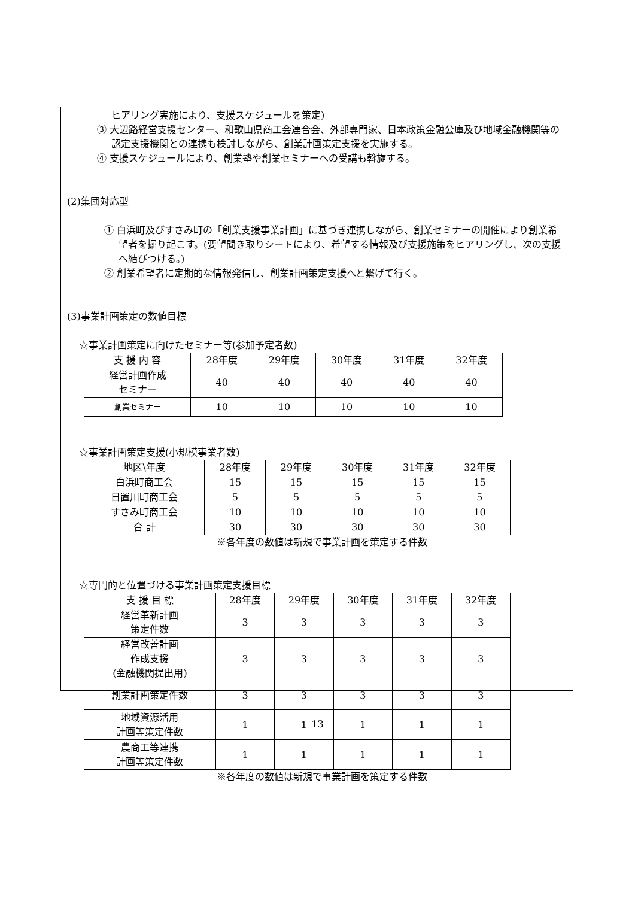ヒアリング実施により、支援スケジュールを策定)
③ 大辺路経営支援センター、和歌山県商工会連合会、外部専門家、日本政策金融公庫及び地域金融機関等の認定支援機関との連携も検討しながら、創業計画策定支援を実施する。
④ 支援スケジュールにより、創業塾や創業セミナーへの受講も斡旋する。
(2)集団対応型
① 白浜町及びすさみ町の「創業支援事業計画」に基づき連携しながら、創業セミナーの開催により創業希望者を掘り起こす。(要望聞き取りシートにより、希望する情報及び支援施策をヒアリングし、次の支援へ結びつける。)
② 創業希望者に定期的な情報発信し、創業計画策定支援へと繋げて行く。
(3)事業計画策定の数値目標
☆事業計画策定に向けたセミナー等(参加予定者数)
| 支 援 内 容 | 28年度 | 29年度 | 30年度 | 31年度 | 32年度 |
| --- | --- | --- | --- | --- | --- |
| 経営計画作成 セミナー | 40 | 40 | 40 | 40 | 40 |
| 創業セミナー | 10 | 10 | 10 | 10 | 10 |
☆事業計画策定支援(小規模事業者数)
| 地区\年度 | 28年度 | 29年度 | 30年度 | 31年度 | 32年度 |
| --- | --- | --- | --- | --- | --- |
| 白浜町商工会 | 15 | 15 | 15 | 15 | 15 |
| 日置川町商工会 | 5 | 5 | 5 | 5 | 5 |
| すさみ町商工会 | 10 | 10 | 10 | 10 | 10 |
| 合 計 | 30 | 30 | 30 | 30 | 30 |
※各年度の数値は新規で事業計画を策定する件数
☆専門的と位置づける事業計画策定支援目標
| 支 援 目 標 | 28年度 | 29年度 | 30年度 | 31年度 | 32年度 |
| --- | --- | --- | --- | --- | --- |
| 経営革新計画 策定件数 | 3 | 3 | 3 | 3 | 3 |
| 経営改善計画 作成支援 (金融機関提出用) | 3 | 3 | 3 | 3 | 3 |
| 創業計画策定件数 | 3 | 3 | 3 | 3 | 3 |
| 地域資源活用 計画等策定件数 | 1 | 1 | 1 | 1 | 1 |
| 農商工等連携 計画等策定件数 | 1 | 1 | 1 | 1 | 1 |
※各年度の数値は新規で事業計画を策定する件数
13